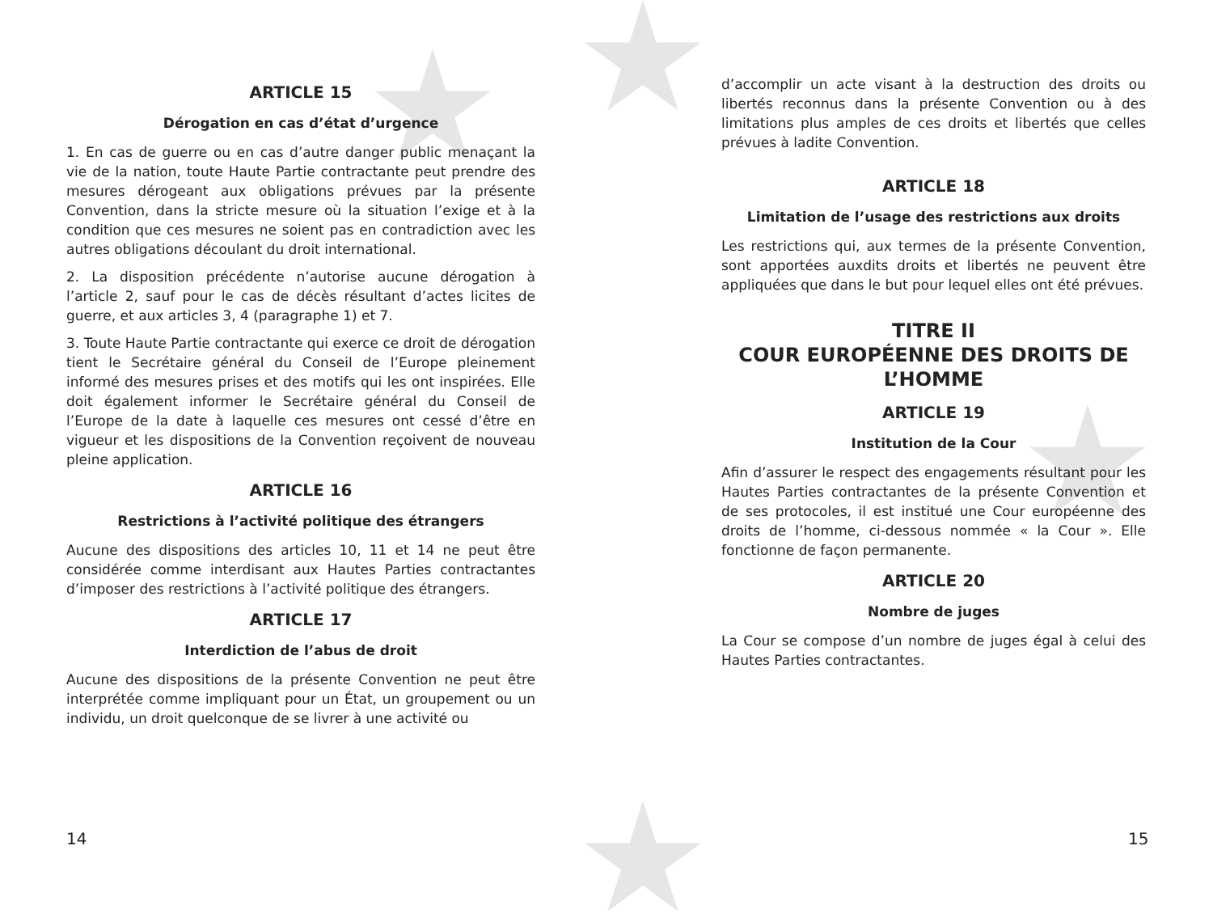ARTICLE 15
Dérogation en cas d’état d’urgence
1. En cas de guerre ou en cas d’autre danger public menaçant la vie de la nation, toute Haute Partie contractante peut prendre des mesures dérogeant aux obligations prévues par la présente Convention, dans la stricte mesure où la situation l’exige et à la condition que ces mesures ne soient pas en contradiction avec les autres obligations découlant du droit international.
2. La disposition précédente n’autorise aucune dérogation à l’article 2, sauf pour le cas de décès résultant d’actes licites de guerre, et aux articles 3, 4 (paragraphe 1) et 7.
3. Toute Haute Partie contractante qui exerce ce droit de dérogation tient le Secrétaire général du Conseil de l’Europe pleinement informé des mesures prises et des motifs qui les ont inspirées. Elle doit également informer le Secrétaire général du Conseil de l’Europe de la date à laquelle ces mesures ont cessé d’être en vigueur et les dispositions de la Convention reçoivent de nouveau pleine application.
ARTICLE 16
Restrictions à l’activité politique des étrangers
Aucune des dispositions des articles 10, 11 et 14 ne peut être considérée comme interdisant aux Hautes Parties contractantes d’imposer des restrictions à l’activité politique des étrangers.
ARTICLE 17
Interdiction de l’abus de droit
Aucune des dispositions de la présente Convention ne peut être interprétée comme impliquant pour un État, un groupement ou un individu, un droit quelconque de se livrer à une activité ou
d’accomplir un acte visant à la destruction des droits ou libertés reconnus dans la présente Convention ou à des limitations plus amples de ces droits et libertés que celles prévues à ladite Convention.
ARTICLE 18
Limitation de l’usage des restrictions aux droits
Les restrictions qui, aux termes de la présente Convention, sont apportées auxdits droits et libertés ne peuvent être appliquées que dans le but pour lequel elles ont été prévues.
TITRE II
COUR EUROPÉENNE DES DROITS DE L’HOMME
ARTICLE 19
Institution de la Cour
Afin d’assurer le respect des engagements résultant pour les Hautes Parties contractantes de la présente Convention et de ses protocoles, il est institué une Cour européenne des droits de l’homme, ci-dessous nommée « la Cour ». Elle fonctionne de façon permanente.
ARTICLE 20
Nombre de juges
La Cour se compose d’un nombre de juges égal à celui des Hautes Parties contractantes.
14 15